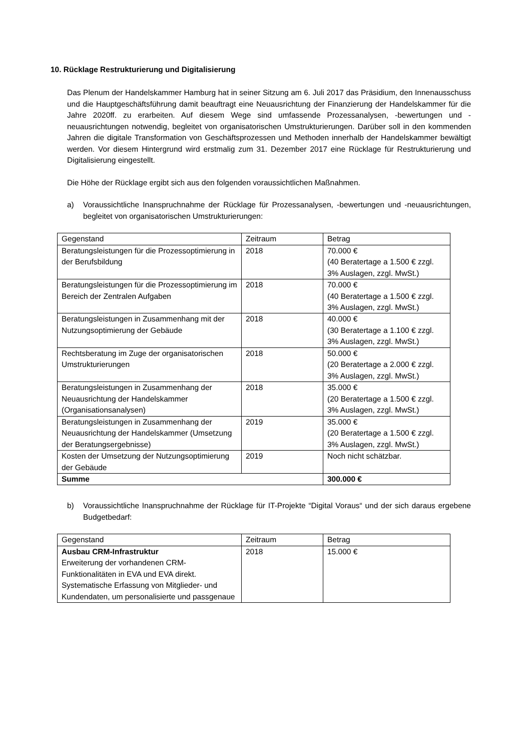10. Rücklage Restrukturierung und Digitalisierung
Das Plenum der Handelskammer Hamburg hat in seiner Sitzung am 6. Juli 2017 das Präsidium, den Innenausschuss und die Hauptgeschäftsführung damit beauftragt eine Neuausrichtung der Finanzierung der Handelskammer für die Jahre 2020ff. zu erarbeiten. Auf diesem Wege sind umfassende Prozessanalysen, -bewertungen und -neuausrichtungen notwendig, begleitet von organisatorischen Umstrukturierungen. Darüber soll in den kommenden Jahren die digitale Transformation von Geschäftsprozessen und Methoden innerhalb der Handelskammer bewältigt werden. Vor diesem Hintergrund wird erstmalig zum 31. Dezember 2017 eine Rücklage für Restrukturierung und Digitalisierung eingestellt.
Die Höhe der Rücklage ergibt sich aus den folgenden voraussichtlichen Maßnahmen.
a) Voraussichtliche Inanspruchnahme der Rücklage für Prozessanalysen, -bewertungen und -neuausrichtungen, begleitet von organisatorischen Umstrukturierungen:
| Gegenstand | Zeitraum | Betrag |
| --- | --- | --- |
| Beratungsleistungen für die Prozessoptimierung in der Berufsbildung | 2018 | 70.000 € (40 Beratertage a 1.500 € zzgl. 3% Auslagen, zzgl. MwSt.) |
| Beratungsleistungen für die Prozessoptimierung im Bereich der Zentralen Aufgaben | 2018 | 70.000 € (40 Beratertage a 1.500 € zzgl. 3% Auslagen, zzgl. MwSt.) |
| Beratungsleistungen in Zusammenhang mit der Nutzungsoptimierung der Gebäude | 2018 | 40.000 € (30 Beratertage a 1.100 € zzgl. 3% Auslagen, zzgl. MwSt.) |
| Rechtsberatung im Zuge der organisatorischen Umstrukturierungen | 2018 | 50.000 € (20 Beratertage a 2.000 € zzgl. 3% Auslagen, zzgl. MwSt.) |
| Beratungsleistungen in Zusammenhang der Neuausrichtung der Handelskammer (Organisationsanalysen) | 2018 | 35.000 € (20 Beratertage a 1.500 € zzgl. 3% Auslagen, zzgl. MwSt.) |
| Beratungsleistungen in Zusammenhang der Neuausrichtung der Handelskammer (Umsetzung der Beratungsergebnisse) | 2019 | 35.000 € (20 Beratertage a 1.500 € zzgl. 3% Auslagen, zzgl. MwSt.) |
| Kosten der Umsetzung der Nutzungsoptimierung der Gebäude | 2019 | Noch nicht schätzbar. |
| Summe | | 300.000 € |
b) Voraussichtliche Inanspruchnahme der Rücklage für IT-Projekte “Digital Voraus“ und der sich daraus ergebene Budgetbedarf:
| Gegenstand | Zeitraum | Betrag |
| --- | --- | --- |
| Ausbau CRM-Infrastruktur Erweiterung der vorhandenen CRM-Funktionalitäten in EVA und EVA direkt. Systematische Erfassung von Mitglieder- und Kundendaten, um personalisierte und passgenaue | 2018 | 15.000 € |